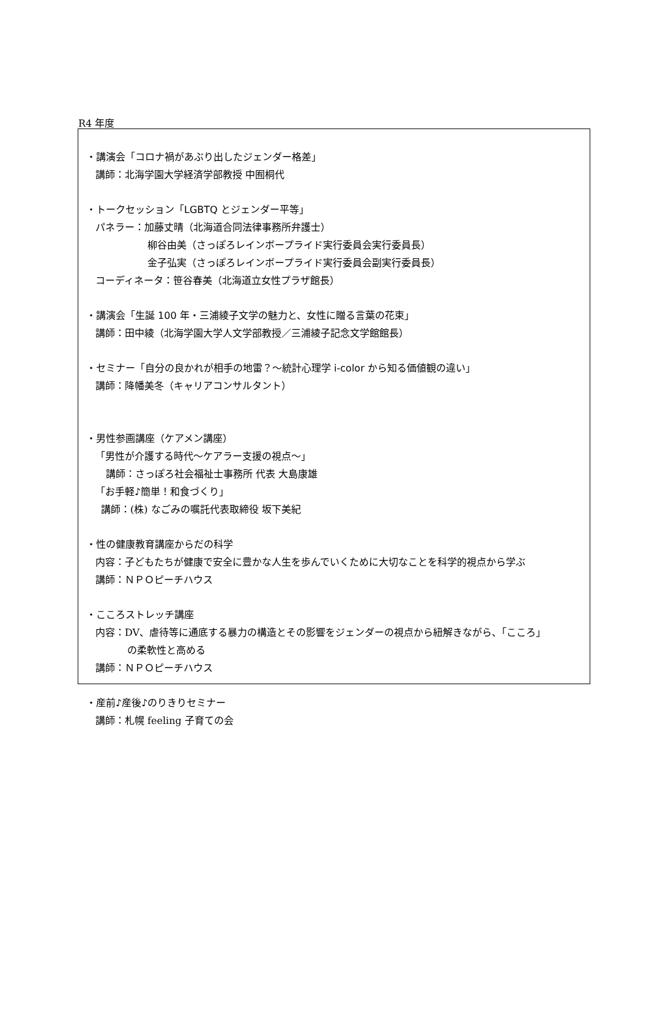R4 年度
・講演会「コロナ禍があぶり出したジェンダー格差」
講師：北海学園大学経済学部教授 中囿桐代
・トークセッション「LGBTQ とジェンダー平等」
パネラー：加藤丈晴（北海道合同法律事務所弁護士）
柳谷由美（さっぽろレインボープライド実行委員会実行委員長）
金子弘実（さっぽろレインボープライド実行委員会副実行委員長）
コーディネータ：笹谷春美（北海道立女性プラザ館長）
・講演会「生誕 100 年・三浦綾子文学の魅力と、女性に贈る言葉の花束」
講師：田中綾（北海学園大学人文学部教授／三浦綾子記念文学館館長）
・セミナー「自分の良かれが相手の地雷？～統計心理学 i-color から知る価値観の違い」
講師：降幡美冬（キャリアコンサルタント）
・男性参画講座（ケアメン講座）
「男性が介護する時代～ケアラー支援の視点～」
講師：さっぽろ社会福祉士事務所 代表 大島康雄
「お手軽♪簡単！和食づくり」
講師：(株) なごみの嘱託代表取締役 坂下美紀
・性の健康教育講座からだの科学
内容：子どもたちが健康で安全に豊かな人生を歩んでいくために大切なことを科学的視点から学ぶ
講師：ＮＰＯピーチハウス
・こころストレッチ講座
内容：DV、虐待等に通底する暴力の構造とその影響をジェンダーの視点から紐解きながら、「こころ」
の柔軟性と高める
講師：ＮＰＯピーチハウス
・産前♪産後♪のりきりセミナー
講師：札幌 feeling 子育ての会